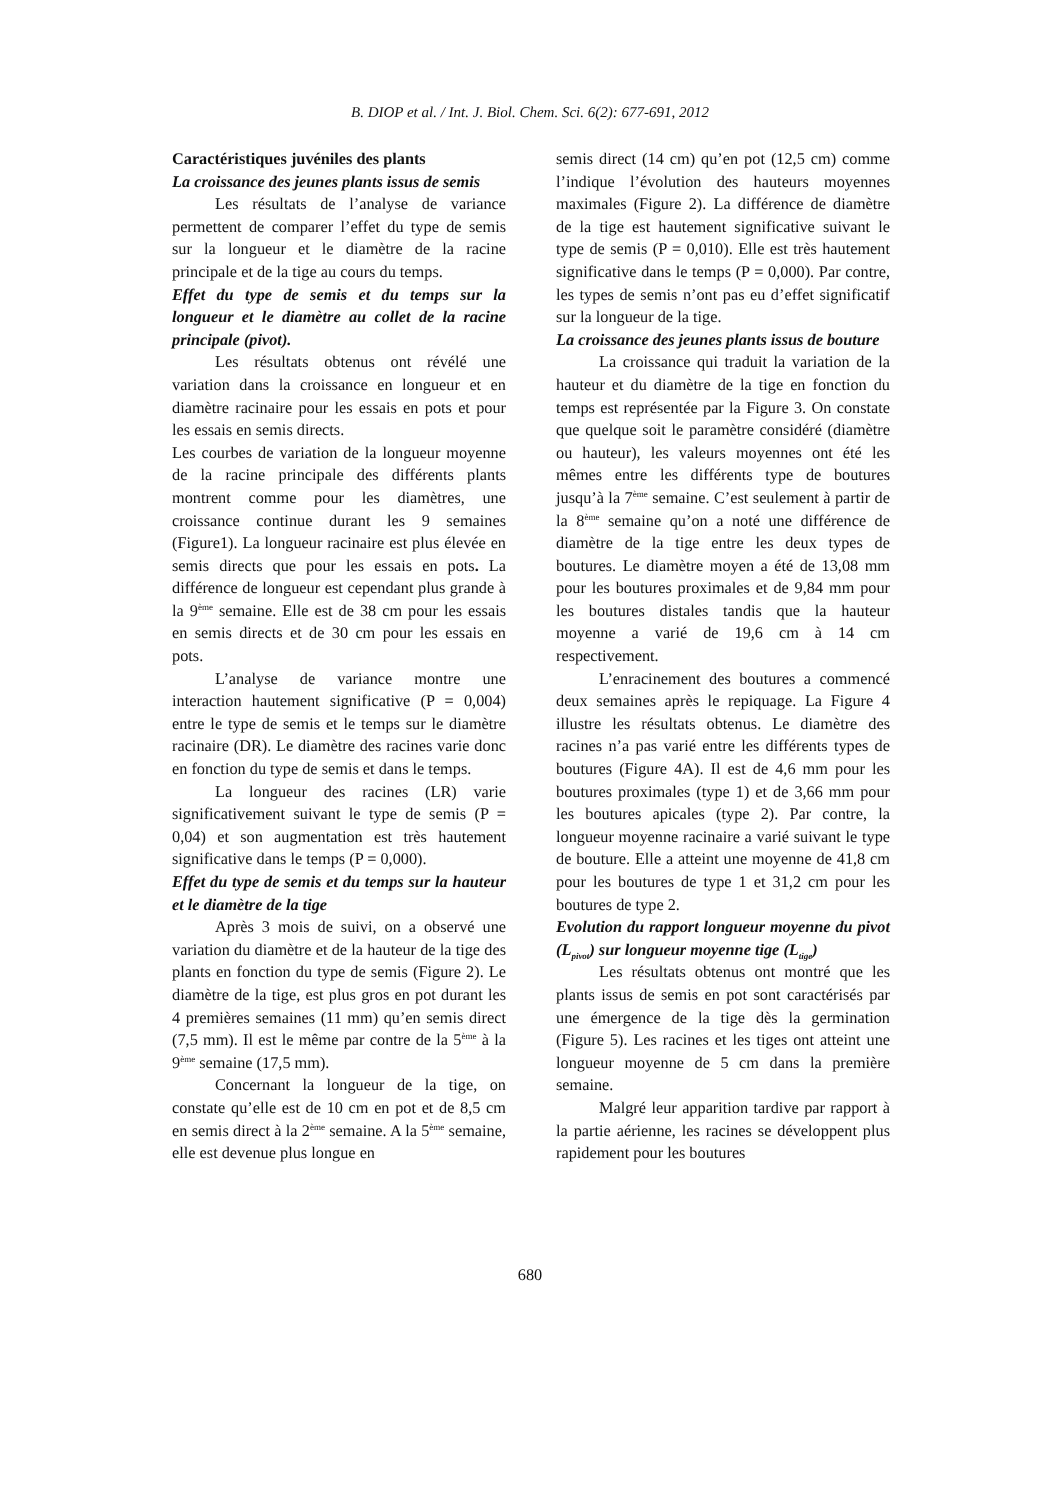B. DIOP et al. / Int. J. Biol. Chem. Sci. 6(2): 677-691, 2012
Caractéristiques juvéniles des plants
La croissance des jeunes plants issus de semis
Les résultats de l’analyse de variance permettent de comparer l’effet du type de semis sur la longueur et le diamètre de la racine principale et de la tige au cours du temps.
Effet du type de semis et du temps sur la longueur et le diamètre au collet de la racine principale (pivot).
Les résultats obtenus ont révélé une variation dans la croissance en longueur et en diamètre racinaire pour les essais en pots et pour les essais en semis directs.
Les courbes de variation de la longueur moyenne de la racine principale des différents plants montrent comme pour les diamètres, une croissance continue durant les 9 semaines (Figure1). La longueur racinaire est plus élevée en semis directs que pour les essais en pots. La différence de longueur est cependant plus grande à la 9<sup>ème</sup> semaine. Elle est de 38 cm pour les essais en semis directs et de 30 cm pour les essais en pots.
L’analyse de variance montre une interaction hautement significative (P = 0,004) entre le type de semis et le temps sur le diamètre racinaire (DR). Le diamètre des racines varie donc en fonction du type de semis et dans le temps.
La longueur des racines (LR) varie significativement suivant le type de semis (P = 0,04) et son augmentation est très hautement significative dans le temps (P = 0,000).
Effet du type de semis et du temps sur la hauteur et le diamètre de la tige
Après 3 mois de suivi, on a observé une variation du diamètre et de la hauteur de la tige des plants en fonction du type de semis (Figure 2). Le diamètre de la tige, est plus gros en pot durant les 4 premières semaines (11 mm) qu’en semis direct (7,5 mm). Il est le même par contre de la 5<sup>ème</sup> à la 9<sup>ème</sup> semaine (17,5 mm).
Concernant la longueur de la tige, on constate qu’elle est de 10 cm en pot et de 8,5 cm en semis direct à la 2<sup>ème</sup> semaine. A la 5<sup>ème</sup> semaine, elle est devenue plus longue en
semis direct (14 cm) qu’en pot (12,5 cm) comme l’indique l’évolution des hauteurs moyennes maximales (Figure 2). La différence de diamètre de la tige est hautement significative suivant le type de semis (P = 0,010). Elle est très hautement significative dans le temps (P = 0,000). Par contre, les types de semis n’ont pas eu d’effet significatif sur la longueur de la tige.
La croissance des jeunes plants issus de bouture
La croissance qui traduit la variation de la hauteur et du diamètre de la tige en fonction du temps est représentée par la Figure 3. On constate que quelque soit le paramètre considéré (diamètre ou hauteur), les valeurs moyennes ont été les mêmes entre les différents type de boutures jusqu’à la 7<sup>ème</sup> semaine. C’est seulement à partir de la 8<sup>ème</sup> semaine qu’on a noté une différence de diamètre de la tige entre les deux types de boutures. Le diamètre moyen a été de 13,08 mm pour les boutures proximales et de 9,84 mm pour les boutures distales tandis que la hauteur moyenne a varié de 19,6 cm à 14 cm respectivement.
L’enracinement des boutures a commencé deux semaines après le repiquage. La Figure 4 illustre les résultats obtenus. Le diamètre des racines n’a pas varié entre les différents types de boutures (Figure 4A). Il est de 4,6 mm pour les boutures proximales (type 1) et de 3,66 mm pour les boutures apicales (type 2). Par contre, la longueur moyenne racinaire a varié suivant le type de bouture. Elle a atteint une moyenne de 41,8 cm pour les boutures de type 1 et 31,2 cm pour les boutures de type 2.
Evolution du rapport longueur moyenne du pivot (L<sub>pivot</sub>) sur longueur moyenne tige (L<sub>tige</sub>)
Les résultats obtenus ont montré que les plants issus de semis en pot sont caractérisés par une émergence de la tige dès la germination (Figure 5). Les racines et les tiges ont atteint une longueur moyenne de 5 cm dans la première semaine.
Malgré leur apparition tardive par rapport à la partie aérienne, les racines se développent plus rapidement pour les boutures
680